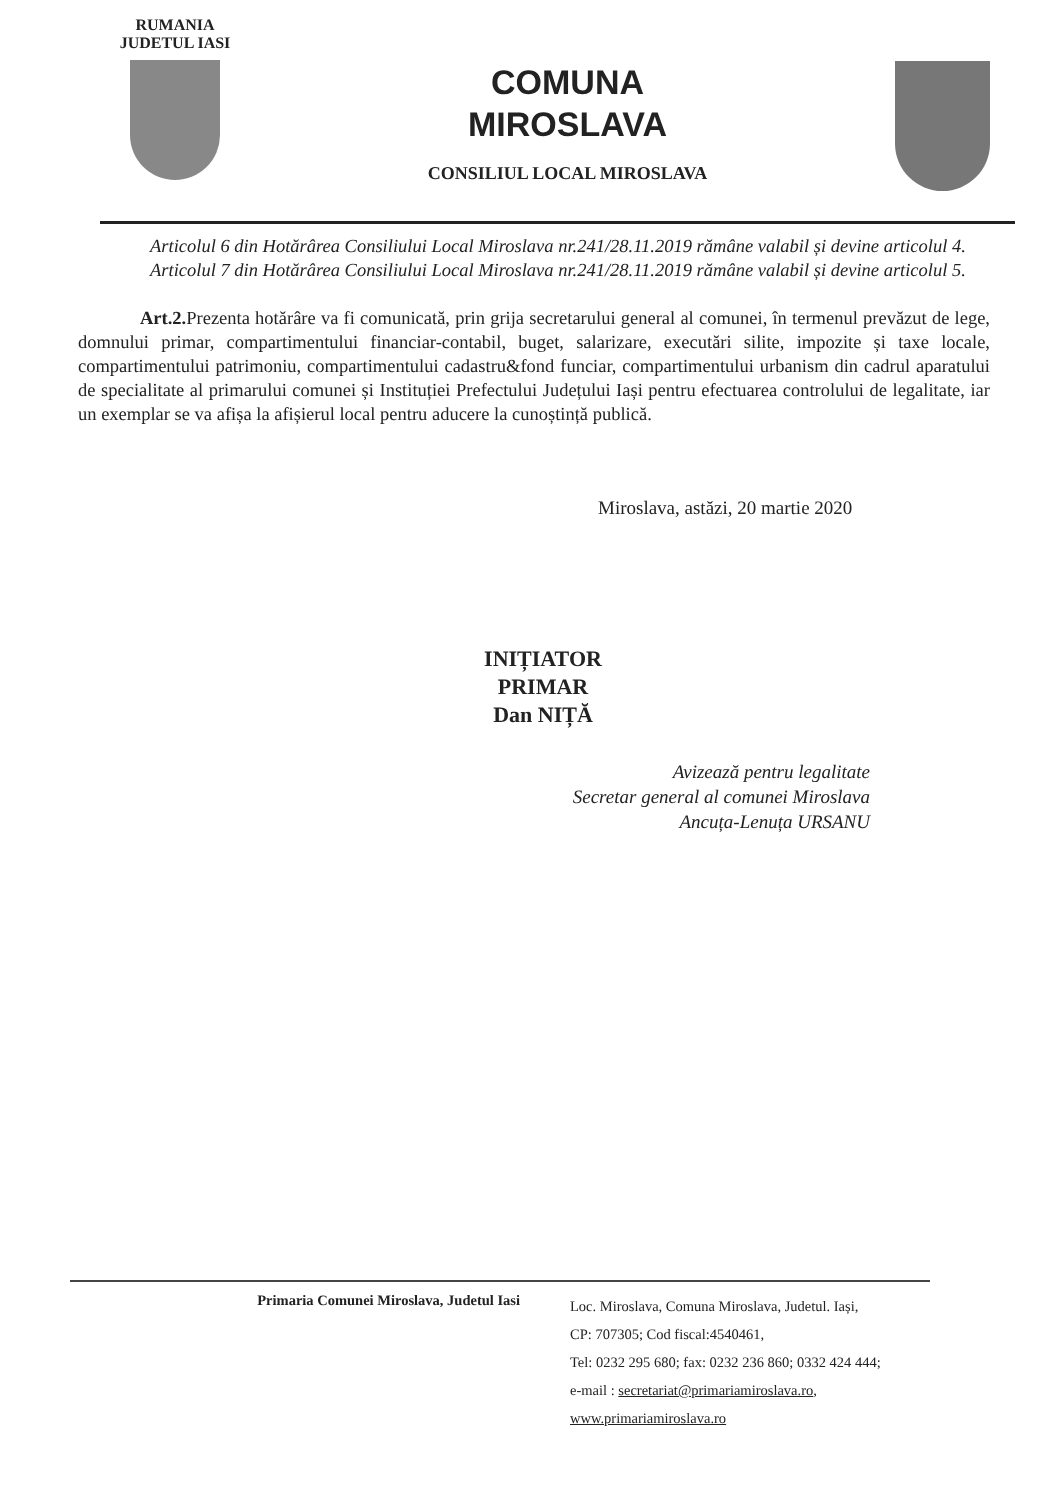RUMANIA
JUDETUL IASI
COMUNA
MIROSLAVA
CONSILIUL LOCAL MIROSLAVA
Articolul 6 din Hotărârea Consiliului Local Miroslava nr.241/28.11.2019 rămâne valabil și devine articolul 4.
Articolul 7 din Hotărârea Consiliului Local Miroslava nr.241/28.11.2019 rămâne valabil și devine articolul 5.
Art.2. Prezenta hotărâre va fi comunicată, prin grija secretarului general al comunei, în termenul prevăzut de lege, domnului primar, compartimentului financiar-contabil, buget, salarizare, executări silite, impozite și taxe locale, compartimentului patrimoniu, compartimentului cadastru&fond funciar, compartimentului urbanism din cadrul aparatului de specialitate al primarului comunei și Instituției Prefectului Județului Iași pentru efectuarea controlului de legalitate, iar un exemplar se va afișa la afișierul local pentru aducere la cunoștință publică.
Miroslava, astăzi, 20 martie 2020
INIȚIATOR
PRIMAR
Dan NIȚĂ
Avizează pentru legalitate
Secretar general al comunei Miroslava
Ancuța-Lenuța URSANU
Primaria Comunei Miroslava, Judetul Iasi
Loc. Miroslava, Comuna Miroslava, Judetul. Iași,
CP: 707305; Cod fiscal:4540461,
Tel: 0232 295 680; fax: 0232 236 860; 0332 424 444;
e-mail : secretariat@primariamiroslava.ro,
www.primariamiroslava.ro